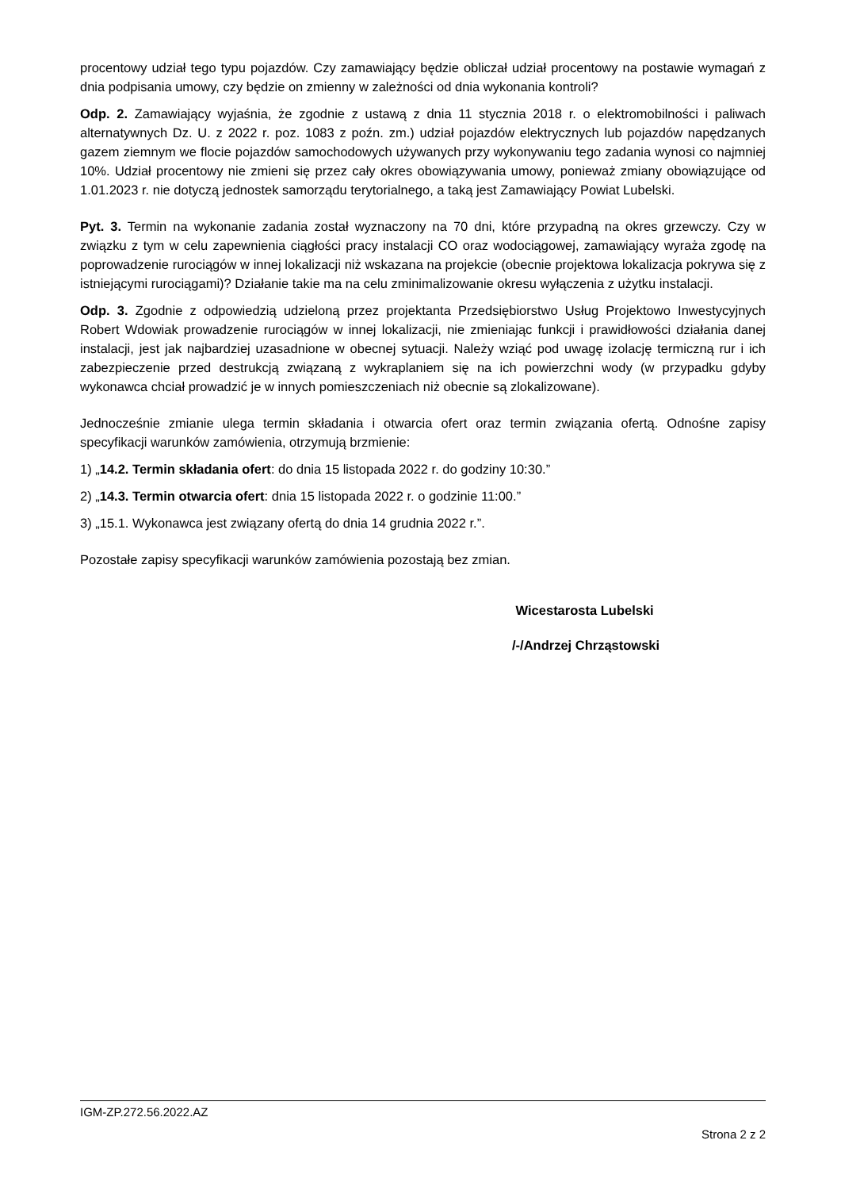procentowy udział tego typu pojazdów. Czy zamawiający będzie obliczał udział procentowy na postawie wymagań z dnia podpisania umowy, czy będzie on zmienny w zależności od dnia wykonania kontroli?
Odp. 2. Zamawiający wyjaśnia, że zgodnie z ustawą z dnia 11 stycznia 2018 r. o elektromobilności i paliwach alternatywnych Dz. U. z 2022 r. poz. 1083 z poźn. zm.) udział pojazdów elektrycznych lub pojazdów napędzanych gazem ziemnym we flocie pojazdów samochodowych używanych przy wykonywaniu tego zadania wynosi co najmniej 10%. Udział procentowy nie zmieni się przez cały okres obowiązywania umowy, ponieważ zmiany obowiązujące od 1.01.2023 r. nie dotyczą jednostek samorządu terytorialnego, a taką jest Zamawiający Powiat Lubelski.
Pyt. 3. Termin na wykonanie zadania został wyznaczony na 70 dni, które przypadną na okres grzewczy. Czy w związku z tym w celu zapewnienia ciągłości pracy instalacji CO oraz wodociągowej, zamawiający wyraża zgodę na poprowadzenie rurociągów w innej lokalizacji niż wskazana na projekcie (obecnie projektowa lokalizacja pokrywa się z istniejącymi rurociągami)? Działanie takie ma na celu zminimalizowanie okresu wyłączenia z użytku instalacji.
Odp. 3. Zgodnie z odpowiedzią udzieloną przez projektanta Przedsiębiorstwo Usług Projektowo Inwestycyjnych Robert Wdowiak prowadzenie rurociągów w innej lokalizacji, nie zmieniając funkcji i prawidłowości działania danej instalacji, jest jak najbardziej uzasadnione w obecnej sytuacji. Należy wziąć pod uwagę izolację termiczną rur i ich zabezpieczenie przed destrukcją związaną z wykraplaniem się na ich powierzchni wody (w przypadku gdyby wykonawca chciał prowadzić je w innych pomieszczeniach niż obecnie są zlokalizowane).
Jednocześnie zmianie ulega termin składania i otwarcia ofert oraz termin związania ofertą. Odnośne zapisy specyfikacji warunków zamówienia, otrzymują brzmienie:
1) „14.2. Termin składania ofert: do dnia 15 listopada 2022 r. do godziny 10:30.”
2) „14.3. Termin otwarcia ofert: dnia 15 listopada 2022 r. o godzinie 11:00.”
3) „15.1. Wykonawca jest związany ofertą do dnia 14 grudnia 2022 r.”.
Pozostałe zapisy specyfikacji warunków zamówienia pozostają bez zmian.
Wicestarosta Lubelski
/-/Andrzej Chrząstowski
IGM-ZP.272.56.2022.AZ
Strona 2 z 2